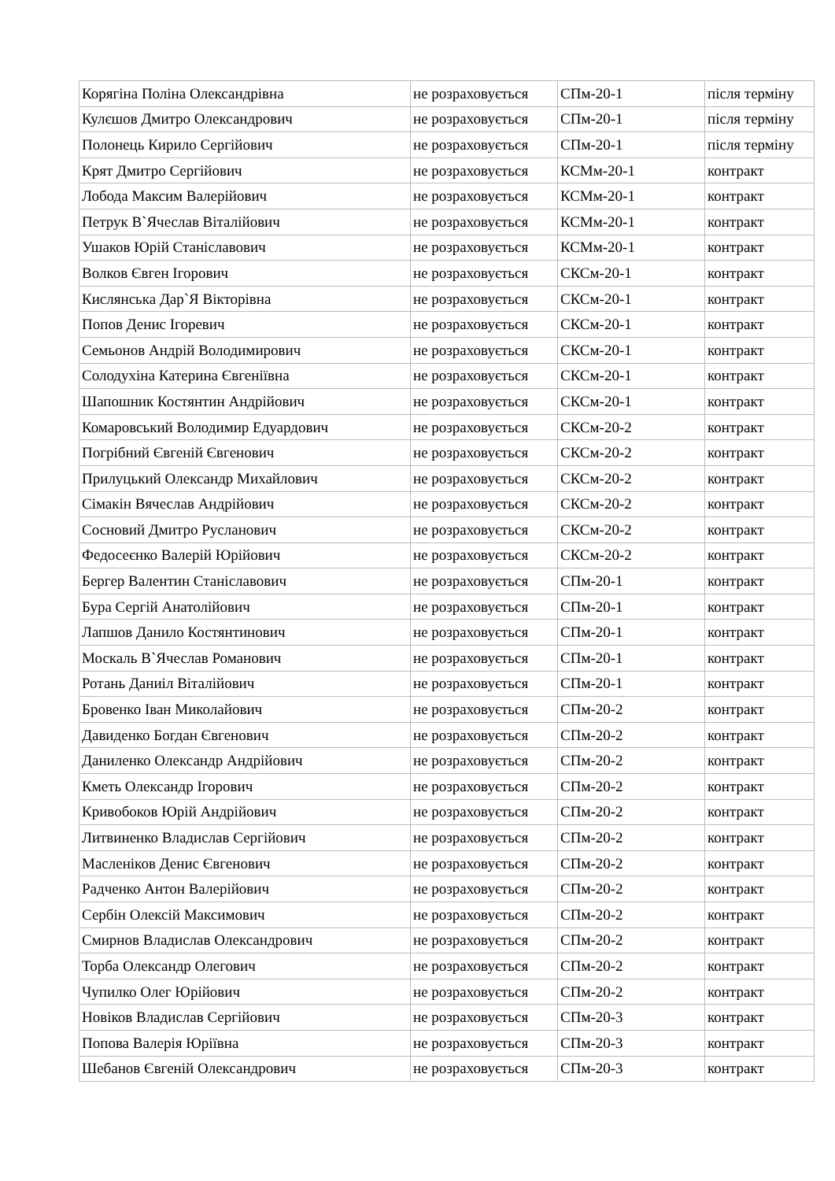| Корягіна Поліна Олександрівна | не розраховується | СПм-20-1 | після терміну |
| Кулєшов Дмитро Олександрович | не розраховується | СПм-20-1 | після терміну |
| Полонець Кирило Сергійович | не розраховується | СПм-20-1 | після терміну |
| Крят Дмитро Сергійович | не розраховується | КСМм-20-1 | контракт |
| Лобода Максим Валерійович | не розраховується | КСМм-20-1 | контракт |
| Петрук В`Ячеслав Віталійович | не розраховується | КСМм-20-1 | контракт |
| Ушаков Юрій Станіславович | не розраховується | КСМм-20-1 | контракт |
| Волков Євген Ігорович | не розраховується | СКСм-20-1 | контракт |
| Кислянська Дар`Я Вікторівна | не розраховується | СКСм-20-1 | контракт |
| Попов Денис Ігоревич | не розраховується | СКСм-20-1 | контракт |
| Семьонов Андрій Володимирович | не розраховується | СКСм-20-1 | контракт |
| Солодухіна Катерина Євгеніївна | не розраховується | СКСм-20-1 | контракт |
| Шапошник Костянтин Андрійович | не розраховується | СКСм-20-1 | контракт |
| Комаровський Володимир Едуардович | не розраховується | СКСм-20-2 | контракт |
| Погрібний Євгеній Євгенович | не розраховується | СКСм-20-2 | контракт |
| Прилуцький Олександр Михайлович | не розраховується | СКСм-20-2 | контракт |
| Сімакін Вячеслав Андрійович | не розраховується | СКСм-20-2 | контракт |
| Сосновий Дмитро Русланович | не розраховується | СКСм-20-2 | контракт |
| Федосеєнко Валерій Юрійович | не розраховується | СКСм-20-2 | контракт |
| Бергер Валентин Станіславович | не розраховується | СПм-20-1 | контракт |
| Бура Сергій Анатолійович | не розраховується | СПм-20-1 | контракт |
| Лапшов Данило Костянтинович | не розраховується | СПм-20-1 | контракт |
| Москаль В`Ячеслав Романович | не розраховується | СПм-20-1 | контракт |
| Ротань Даниіл Віталійович | не розраховується | СПм-20-1 | контракт |
| Бровенко Іван Миколайович | не розраховується | СПм-20-2 | контракт |
| Давиденко Богдан Євгенович | не розраховується | СПм-20-2 | контракт |
| Даниленко Олександр Андрійович | не розраховується | СПм-20-2 | контракт |
| Кметь Олександр Ігорович | не розраховується | СПм-20-2 | контракт |
| Кривобоков Юрій Андрійович | не розраховується | СПм-20-2 | контракт |
| Литвиненко Владислав Сергійович | не розраховується | СПм-20-2 | контракт |
| Масленіков Денис Євгенович | не розраховується | СПм-20-2 | контракт |
| Радченко Антон Валерійович | не розраховується | СПм-20-2 | контракт |
| Сербін Олексій Максимович | не розраховується | СПм-20-2 | контракт |
| Смирнов Владислав Олександрович | не розраховується | СПм-20-2 | контракт |
| Торба Олександр Олегович | не розраховується | СПм-20-2 | контракт |
| Чупилко Олег Юрійович | не розраховується | СПм-20-2 | контракт |
| Новіков Владислав Сергійович | не розраховується | СПм-20-3 | контракт |
| Попова Валерія Юріївна | не розраховується | СПм-20-3 | контракт |
| Шебанов Євгеній Олександрович | не розраховується | СПм-20-3 | контракт |